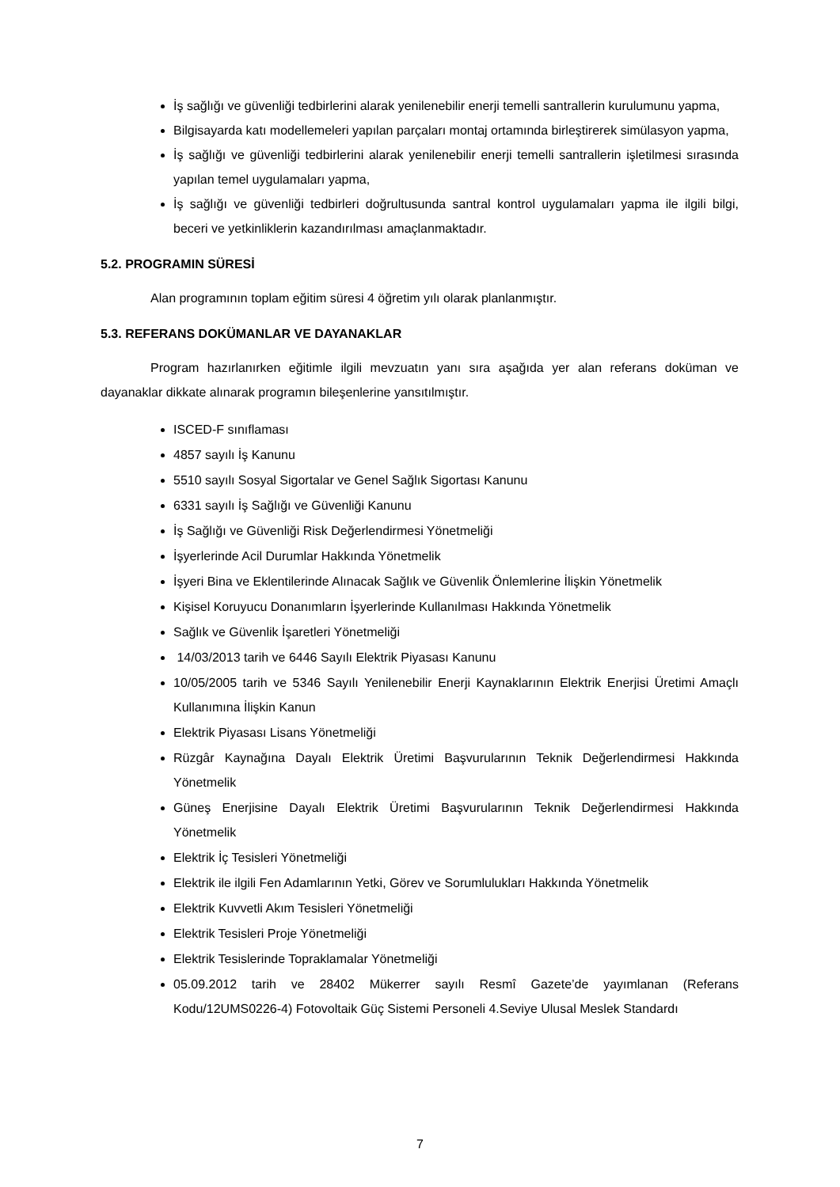İş sağlığı ve güvenliği tedbirlerini alarak yenilenebilir enerji temelli santrallerin kurulumunu yapma,
Bilgisayarda katı modellemeleri yapılan parçaları montaj ortamında birleştirerek simülasyon yapma,
İş sağlığı ve güvenliği tedbirlerini alarak yenilenebilir enerji temelli santrallerin işletilmesi sırasında yapılan temel uygulamaları yapma,
İş sağlığı ve güvenliği tedbirleri doğrultusunda santral kontrol uygulamaları yapma ile ilgili bilgi, beceri ve yetkinliklerin kazandırılması amaçlanmaktadır.
5.2. PROGRAMIN SÜRESİ
Alan programının toplam eğitim süresi 4 öğretim yılı olarak planlanmıştır.
5.3. REFERANS DOKÜMANLAR VE DAYANAKLAR
Program hazırlanırken eğitimle ilgili mevzuatın yanı sıra aşağıda yer alan referans doküman ve dayanaklar dikkate alınarak programın bileşenlerine yansıtılmıştır.
ISCED-F sınıflaması
4857 sayılı İş Kanunu
5510 sayılı Sosyal Sigortalar ve Genel Sağlık Sigortası Kanunu
6331 sayılı İş Sağlığı ve Güvenliği Kanunu
İş Sağlığı ve Güvenliği Risk Değerlendirmesi Yönetmeliği
İşyerlerinde Acil Durumlar Hakkında Yönetmelik
İşyeri Bina ve Eklentilerinde Alınacak Sağlık ve Güvenlik Önlemlerine İlişkin Yönetmelik
Kişisel Koruyucu Donanımların İşyerlerinde Kullanılması Hakkında Yönetmelik
Sağlık ve Güvenlik İşaretleri Yönetmeliği
14/03/2013 tarih ve 6446 Sayılı Elektrik Piyasası Kanunu
10/05/2005 tarih ve 5346 Sayılı Yenilenebilir Enerji Kaynaklarının Elektrik Enerjisi Üretimi Amaçlı Kullanımına İlişkin Kanun
Elektrik Piyasası Lisans Yönetmeliği
Rüzgâr Kaynağına Dayalı Elektrik Üretimi Başvurularının Teknik Değerlendirmesi Hakkında Yönetmelik
Güneş Enerjisine Dayalı Elektrik Üretimi Başvurularının Teknik Değerlendirmesi Hakkında Yönetmelik
Elektrik İç Tesisleri Yönetmeliği
Elektrik ile ilgili Fen Adamlarının Yetki, Görev ve Sorumlulukları Hakkında Yönetmelik
Elektrik Kuvvetli Akım Tesisleri Yönetmeliği
Elektrik Tesisleri Proje Yönetmeliği
Elektrik Tesislerinde Topraklamalar Yönetmeliği
05.09.2012 tarih ve 28402 Mükerrer sayılı Resmî Gazete’de yayımlanan (Referans Kodu/12UMS0226-4) Fotovoltaik Güç Sistemi Personeli 4.Seviye Ulusal Meslek Standardı
7